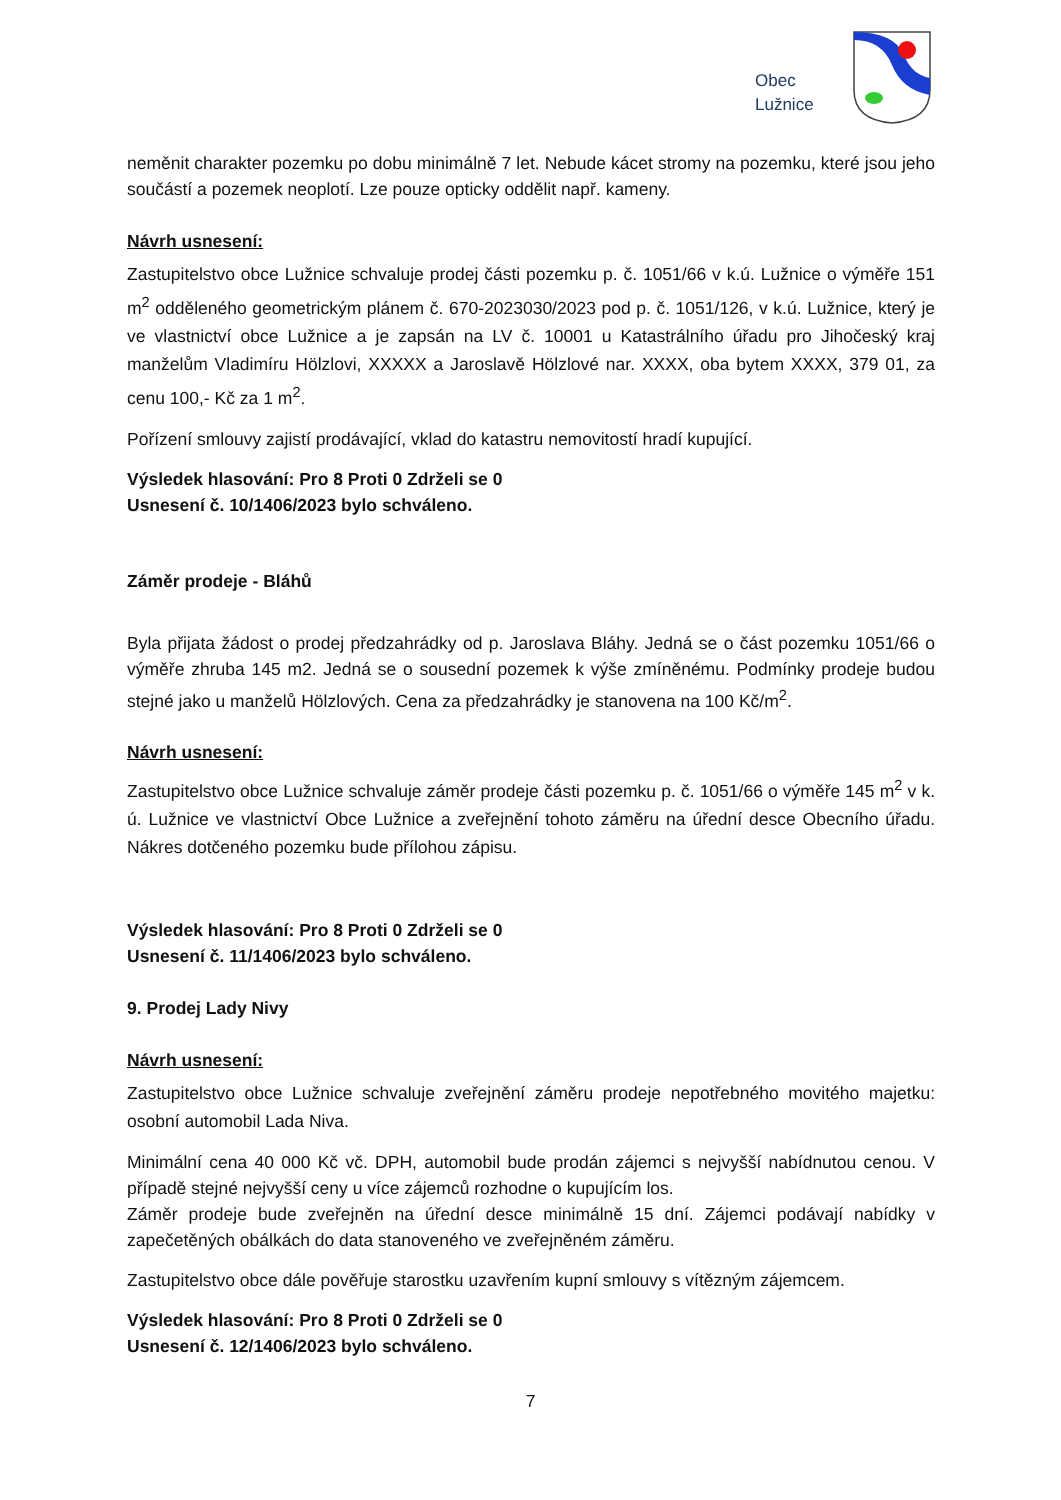Obec
Lužnice
neměnit charakter pozemku po dobu minimálně 7 let. Nebude kácet stromy na pozemku, které jsou jeho součástí a pozemek neoplotí. Lze pouze opticky oddělit např. kameny.
Návrh usnesení:
Zastupitelstvo obce Lužnice schvaluje prodej části pozemku p. č. 1051/66 v k.ú. Lužnice o výměře 151 m<sup>2</sup> odděleného geometrickým plánem č. 670-2023030/2023 pod p. č. 1051/126, v k.ú. Lužnice, který je ve vlastnictví obce Lužnice a je zapsán na LV č. 10001 u Katastrálního úřadu pro Jihočeský kraj manželům Vladimíru Hölzlovi, XXXXX a Jaroslavě Hölzlové nar. XXXX, oba bytem XXXX, 379 01, za cenu 100,- Kč za 1 m<sup>2</sup>.
Pořízení smlouvy zajistí prodávající, vklad do katastru nemovitostí hradí kupující.
Výsledek hlasování: Pro 8 Proti 0 Zdrželi se 0
Usnesení č. 10/1406/2023 bylo schváleno.
Záměr prodeje - Bláhů
Byla přijata žádost o prodej předzahrádky od p. Jaroslava Bláhy. Jedná se o část pozemku 1051/66 o výměře zhruba 145 m2. Jedná se o sousední pozemek k výše zmíněnému. Podmínky prodeje budou stejné jako u manželů Hölzlových. Cena za předzahrádky je stanovena na 100 Kč/m<sup>2</sup>.
Návrh usnesení:
Zastupitelstvo obce Lužnice schvaluje záměr prodeje části pozemku p. č. 1051/66 o výměře 145 m<sup>2</sup> v k. ú. Lužnice ve vlastnictví Obce Lužnice a zveřejnění tohoto záměru na úřední desce Obecního úřadu. Nákres dotčeného pozemku bude přílohou zápisu.
Výsledek hlasování: Pro 8 Proti 0 Zdrželi se 0
Usnesení č. 11/1406/2023 bylo schváleno.
9. Prodej Lady Nivy
Návrh usnesení:
Zastupitelstvo obce Lužnice schvaluje zveřejnění záměru prodeje nepotřebného movitého majetku: osobní automobil Lada Niva.
Minimální cena 40 000 Kč vč. DPH, automobil bude prodán zájemci s nejvyšší nabídnutou cenou. V případě stejné nejvyšší ceny u více zájemců rozhodne o kupujícím los.
Záměr prodeje bude zveřejněn na úřední desce minimálně 15 dní. Zájemci podávají nabídky v zapečetěných obálkách do data stanoveného ve zveřejněném záměru.
Zastupitelstvo obce dále pověřuje starostku uzavřením kupní smlouvy s vítězným zájemcem.
Výsledek hlasování: Pro 8 Proti 0 Zdrželi se 0
Usnesení č. 12/1406/2023 bylo schváleno.
7